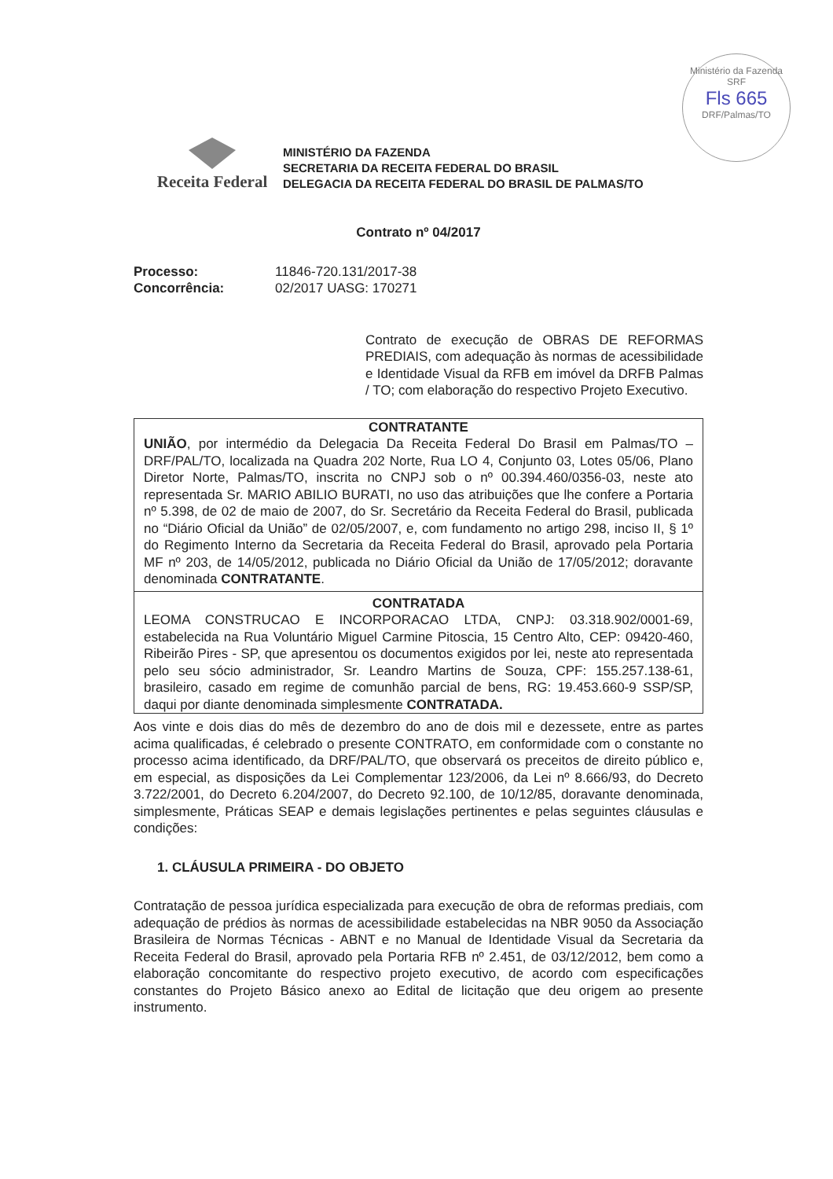Ministério da Fazenda
SRF
Fls 665
DRF/Palmas/TO
Receita Federal
MINISTÉRIO DA FAZENDA
SECRETARIA DA RECEITA FEDERAL DO BRASIL
DELEGACIA DA RECEITA FEDERAL DO BRASIL DE PALMAS/TO
Contrato nº 04/2017
| Processo: | 11846-720.131/2017-38 |
| Concorrência: | 02/2017 UASG: 170271 |
Contrato de execução de OBRAS DE REFORMAS PREDIAIS, com adequação às normas de acessibilidade e Identidade Visual da RFB em imóvel da DRFB Palmas / TO; com elaboração do respectivo Projeto Executivo.
CONTRATANTE
UNIÃO, por intermédio da Delegacia Da Receita Federal Do Brasil em Palmas/TO – DRF/PAL/TO, localizada na Quadra 202 Norte, Rua LO 4, Conjunto 03, Lotes 05/06, Plano Diretor Norte, Palmas/TO, inscrita no CNPJ sob o nº 00.394.460/0356-03, neste ato representada Sr. MARIO ABILIO BURATI, no uso das atribuições que lhe confere a Portaria nº 5.398, de 02 de maio de 2007, do Sr. Secretário da Receita Federal do Brasil, publicada no “Diário Oficial da União” de 02/05/2007, e, com fundamento no artigo 298, inciso II, § 1º do Regimento Interno da Secretaria da Receita Federal do Brasil, aprovado pela Portaria MF nº 203, de 14/05/2012, publicada no Diário Oficial da União de 17/05/2012; doravante denominada CONTRATANTE.
CONTRATADA
LEOMA CONSTRUCAO E INCORPORACAO LTDA, CNPJ: 03.318.902/0001-69, estabelecida na Rua Voluntário Miguel Carmine Pitoscia, 15 Centro Alto, CEP: 09420-460, Ribeirão Pires - SP, que apresentou os documentos exigidos por lei, neste ato representada pelo seu sócio administrador, Sr. Leandro Martins de Souza, CPF: 155.257.138-61, brasileiro, casado em regime de comunhão parcial de bens, RG: 19.453.660-9 SSP/SP, daqui por diante denominada simplesmente CONTRATADA.
Aos vinte e dois dias do mês de dezembro do ano de dois mil e dezessete, entre as partes acima qualificadas, é celebrado o presente CONTRATO, em conformidade com o constante no processo acima identificado, da DRF/PAL/TO, que observará os preceitos de direito público e, em especial, as disposições da Lei Complementar 123/2006, da Lei nº 8.666/93, do Decreto 3.722/2001, do Decreto 6.204/2007, do Decreto 92.100, de 10/12/85, doravante denominada, simplesmente, Práticas SEAP e demais legislações pertinentes e pelas seguintes cláusulas e condições:
1. CLÁUSULA PRIMEIRA - DO OBJETO
Contratação de pessoa jurídica especializada para execução de obra de reformas prediais, com adequação de prédios às normas de acessibilidade estabelecidas na NBR 9050 da Associação Brasileira de Normas Técnicas - ABNT e no Manual de Identidade Visual da Secretaria da Receita Federal do Brasil, aprovado pela Portaria RFB nº 2.451, de 03/12/2012, bem como a elaboração concomitante do respectivo projeto executivo, de acordo com especificações constantes do Projeto Básico anexo ao Edital de licitação que deu origem ao presente instrumento.